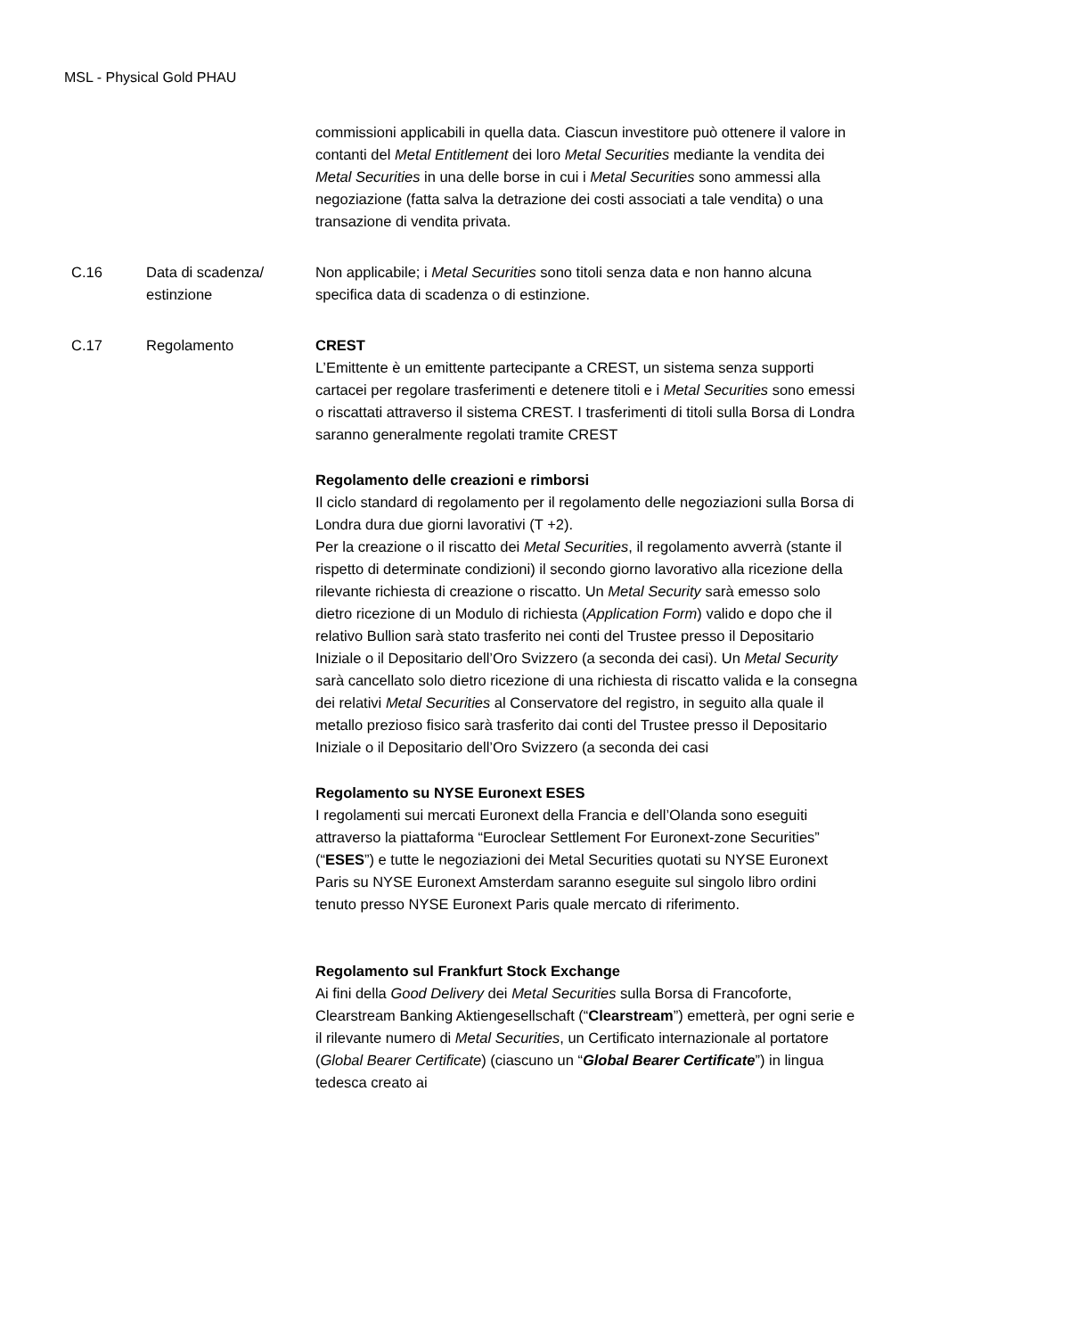MSL - Physical Gold PHAU
| | | commissioni applicabili in quella data. Ciascun investitore può ottenere il valore in contanti del Metal Entitlement dei loro Metal Securities mediante la vendita dei Metal Securities in una delle borse in cui i Metal Securities sono ammessi alla negoziazione (fatta salva la detrazione dei costi associati a tale vendita) o una transazione di vendita privata. |
| C.16 | Data di scadenza/ estinzione | Non applicabile; i Metal Securities sono titoli senza data e non hanno alcuna specifica data di scadenza o di estinzione. |
| C.17 | Regolamento | CREST L’Emittente è un emittente partecipante a CREST, un sistema senza supporti cartacei per regolare trasferimenti e detenere titoli e i Metal Securities sono emessi o riscattati attraverso il sistema CREST. I trasferimenti di titoli sulla Borsa di Londra saranno generalmente regolati tramite CREST Regolamento delle creazioni e rimborsi Il ciclo standard di regolamento per il regolamento delle negoziazioni sulla Borsa di Londra dura due giorni lavorativi (T +2). Per la creazione o il riscatto dei Metal Securities , il regolamento avverrà (stante il rispetto di determinate condizioni) il secondo giorno lavorativo alla ricezione della rilevante richiesta di creazione o riscatto. Un Metal Security sarà emesso solo dietro ricezione di un Modulo di richiesta ( Application Form ) valido e dopo che il relativo Bullion sarà stato trasferito nei conti del Trustee presso il Depositario Iniziale o il Depositario dell’Oro Svizzero (a seconda dei casi). Un Metal Security sarà cancellato solo dietro ricezione di una richiesta di riscatto valida e la consegna dei relativi Metal Securities al Conservatore del registro, in seguito alla quale il metallo prezioso fisico sarà trasferito dai conti del Trustee presso il Depositario Iniziale o il Depositario dell’Oro Svizzero (a seconda dei casi Regolamento su NYSE Euronext ESES I regolamenti sui mercati Euronext della Francia e dell’Olanda sono eseguiti attraverso la piattaforma “Euroclear Settlement For Euronext-zone Securities” (“ ESES ”) e tutte le negoziazioni dei Metal Securities quotati su NYSE Euronext Paris su NYSE Euronext Amsterdam saranno eseguite sul singolo libro ordini tenuto presso NYSE Euronext Paris quale mercato di riferimento. Regolamento sul Frankfurt Stock Exchange Ai fini della Good Delivery dei Metal Securities sulla Borsa di Francoforte, Clearstream Banking Aktiengesellschaft (“ Clearstream ”) emetterà, per ogni serie e il rilevante numero di Metal Securities , un Certificato internazionale al portatore ( Global Bearer Certificate ) (ciascuno un “ Global Bearer Certificate ”) in lingua tedesca creato ai |